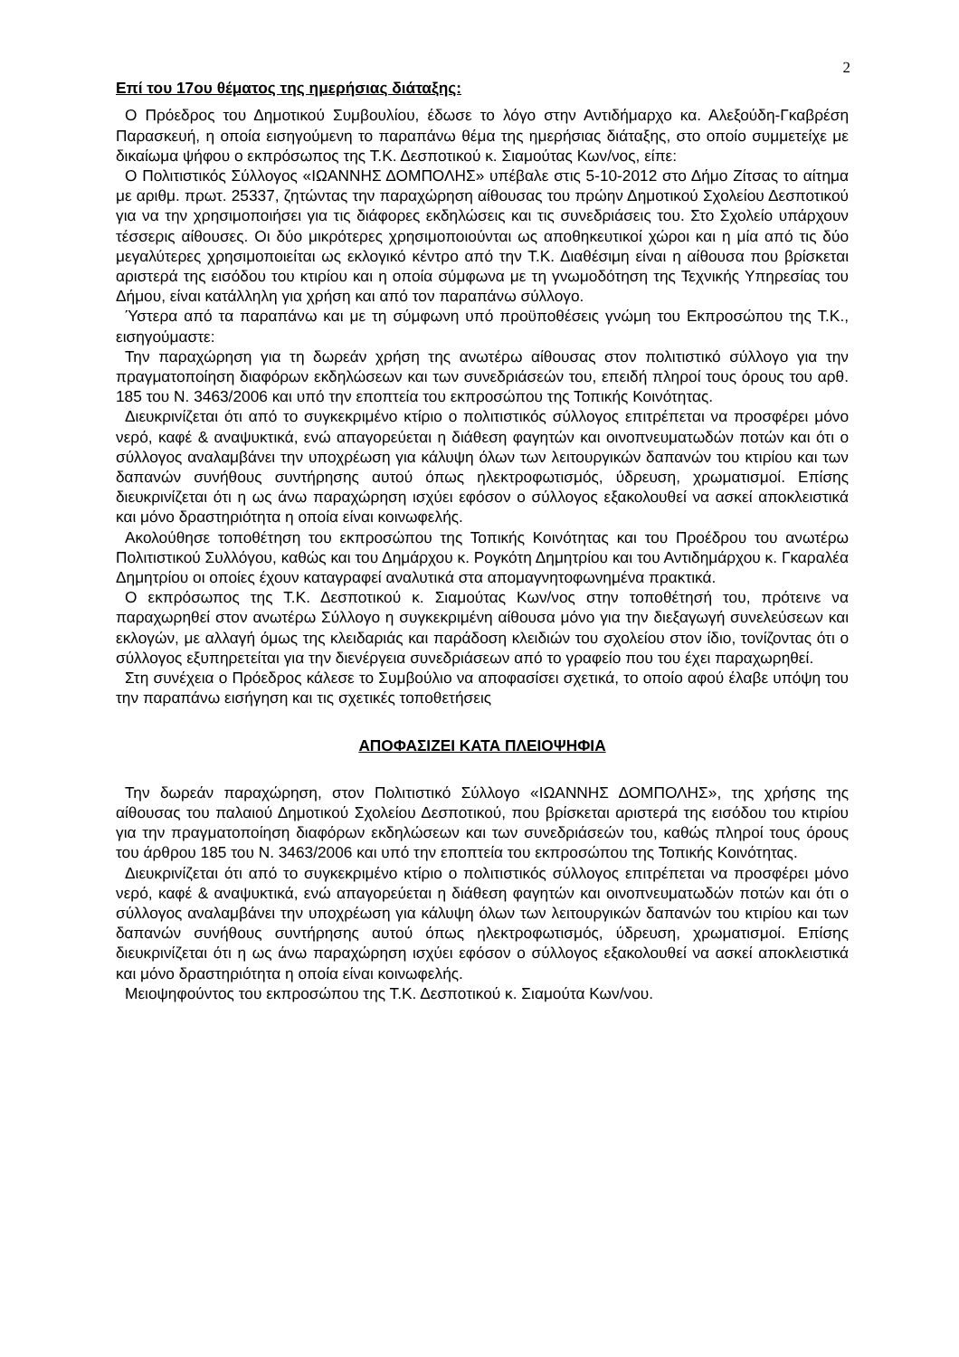2
Επί του 17ου θέματος της ημερήσιας διάταξης:
Ο Πρόεδρος του Δημοτικού Συμβουλίου, έδωσε το λόγο στην Αντιδήμαρχο κα. Αλεξούδη-Γκαβρέση Παρασκευή, η οποία εισηγούμενη το παραπάνω θέμα της ημερήσιας διάταξης, στο οποίο συμμετείχε με δικαίωμα ψήφου ο εκπρόσωπος της Τ.Κ. Δεσποτικού κ. Σιαμούτας Κων/νος, είπε:
Ο Πολιτιστικός Σύλλογος «ΙΩΑΝΝΗΣ ΔΟΜΠΟΛΗΣ» υπέβαλε στις 5-10-2012 στο Δήμο Ζίτσας το αίτημα με αριθμ. πρωτ. 25337, ζητώντας την παραχώρηση αίθουσας του πρώην Δημοτικού Σχολείου Δεσποτικού για να την χρησιμοποιήσει για τις διάφορες εκδηλώσεις και τις συνεδριάσεις του. Στο Σχολείο υπάρχουν τέσσερις αίθουσες. Οι δύο μικρότερες χρησιμοποιούνται ως αποθηκευτικοί χώροι και η μία από τις δύο μεγαλύτερες χρησιμοποιείται ως εκλογικό κέντρο από την Τ.Κ. Διαθέσιμη είναι η αίθουσα που βρίσκεται αριστερά της εισόδου του κτιρίου και η οποία σύμφωνα με τη γνωμοδότηση της Τεχνικής Υπηρεσίας του Δήμου, είναι κατάλληλη για χρήση και από τον παραπάνω σύλλογο.
Ύστερα από τα παραπάνω και με τη σύμφωνη υπό προϋποθέσεις γνώμη του Εκπροσώπου της Τ.Κ., εισηγούμαστε:
Την παραχώρηση για τη δωρεάν χρήση της ανωτέρω αίθουσας στον πολιτιστικό σύλλογο για την πραγματοποίηση διαφόρων εκδηλώσεων και των συνεδριάσεών του, επειδή πληροί τους όρους του αρθ. 185 του Ν. 3463/2006 και υπό την εποπτεία του εκπροσώπου της Τοπικής Κοινότητας.
Διευκρινίζεται ότι από το συγκεκριμένο κτίριο ο πολιτιστικός σύλλογος επιτρέπεται να προσφέρει μόνο νερό, καφέ & αναψυκτικά, ενώ απαγορεύεται η διάθεση φαγητών και οινοπνευματωδών ποτών και ότι ο σύλλογος αναλαμβάνει την υποχρέωση για κάλυψη όλων των λειτουργικών δαπανών του κτιρίου και των δαπανών συνήθους συντήρησης αυτού όπως ηλεκτροφωτισμός, ύδρευση, χρωματισμοί. Επίσης διευκρινίζεται ότι η ως άνω παραχώρηση ισχύει εφόσον ο σύλλογος εξακολουθεί να ασκεί αποκλειστικά και μόνο δραστηριότητα η οποία είναι κοινωφελής.
Ακολούθησε τοποθέτηση του εκπροσώπου της Τοπικής Κοινότητας και του Προέδρου του ανωτέρω Πολιτιστικού Συλλόγου, καθώς και του Δημάρχου κ. Ρογκότη Δημητρίου και του Αντιδημάρχου κ. Γκαραλέα Δημητρίου οι οποίες έχουν καταγραφεί αναλυτικά στα απομαγνητοφωνημένα πρακτικά.
Ο εκπρόσωπος της Τ.Κ. Δεσποτικού κ. Σιαμούτας Κων/νος στην τοποθέτησή του, πρότεινε να παραχωρηθεί στον ανωτέρω Σύλλογο η συγκεκριμένη αίθουσα μόνο για την διεξαγωγή συνελεύσεων και εκλογών, με αλλαγή όμως της κλειδαριάς και παράδοση κλειδιών του σχολείου στον ίδιο, τονίζοντας ότι ο σύλλογος εξυπηρετείται για την διενέργεια συνεδριάσεων από το γραφείο που του έχει παραχωρηθεί.
Στη συνέχεια ο Πρόεδρος κάλεσε το Συμβούλιο να αποφασίσει σχετικά, το οποίο αφού έλαβε υπόψη του την παραπάνω εισήγηση και τις σχετικές τοποθετήσεις
ΑΠΟΦΑΣΙΖΕΙ ΚΑΤΑ ΠΛΕΙΟΨΗΦΙΑ
Την δωρεάν παραχώρηση, στον Πολιτιστικό Σύλλογο «ΙΩΑΝΝΗΣ ΔΟΜΠΟΛΗΣ», της χρήσης της αίθουσας του παλαιού Δημοτικού Σχολείου Δεσποτικού, που βρίσκεται αριστερά της εισόδου του κτιρίου για την πραγματοποίηση διαφόρων εκδηλώσεων και των συνεδριάσεών του, καθώς πληροί τους όρους του άρθρου 185 του Ν. 3463/2006 και υπό την εποπτεία του εκπροσώπου της Τοπικής Κοινότητας.
Διευκρινίζεται ότι από το συγκεκριμένο κτίριο ο πολιτιστικός σύλλογος επιτρέπεται να προσφέρει μόνο νερό, καφέ & αναψυκτικά, ενώ απαγορεύεται η διάθεση φαγητών και οινοπνευματωδών ποτών και ότι ο σύλλογος αναλαμβάνει την υποχρέωση για κάλυψη όλων των λειτουργικών δαπανών του κτιρίου και των δαπανών συνήθους συντήρησης αυτού όπως ηλεκτροφωτισμός, ύδρευση, χρωματισμοί. Επίσης διευκρινίζεται ότι η ως άνω παραχώρηση ισχύει εφόσον ο σύλλογος εξακολουθεί να ασκεί αποκλειστικά και μόνο δραστηριότητα η οποία είναι κοινωφελής.
Μειοψηφούντος του εκπροσώπου της Τ.Κ. Δεσποτικού κ. Σιαμούτα Κων/νου.